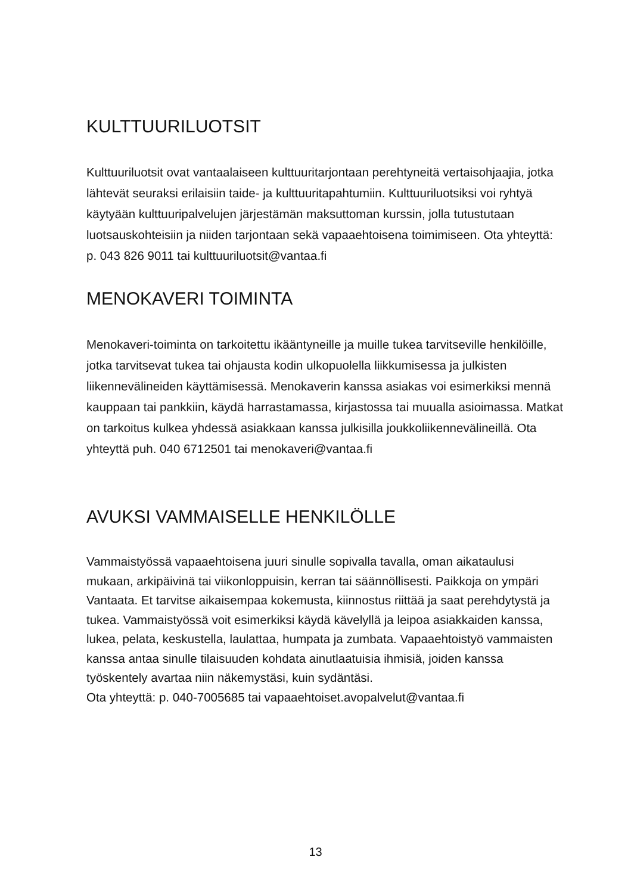KULTTUURILUOTSIT
Kulttuuriluotsit ovat vantaalaiseen kulttuuritarjontaan perehtyneitä vertaisohjaajia, jotka lähtevät seuraksi erilaisiin taide- ja kulttuuritapahtumiin. Kulttuuriluotsiksi voi ryhtyä käytyään kulttuuripalvelujen järjestämän maksuttoman kurssin, jolla tutustutaan luotsauskohteisiin ja niiden tarjontaan sekä vapaaehtoisena toimimiseen. Ota yhteyttä: p. 043 826 9011 tai kulttuuriluotsit@vantaa.fi
MENOKAVERI TOIMINTA
Menokaveri-toiminta on tarkoitettu ikääntyneille ja muille tukea tarvitseville henkilöille, jotka tarvitsevat tukea tai ohjausta kodin ulkopuolella liikkumisessa ja julkisten liikennevälineiden käyttämisessä. Menokaverin kanssa asiakas voi esimerkiksi mennä kauppaan tai pankkiin, käydä harrastamassa, kirjastossa tai muualla asioimassa. Matkat on tarkoitus kulkea yhdessä asiakkaan kanssa julkisilla joukkoliikennevälineillä. Ota yhteyttä puh. 040 6712501 tai menokaveri@vantaa.fi
AVUKSI VAMMAISELLE HENKILÖLLE
Vammaistyössä vapaaehtoisena juuri sinulle sopivalla tavalla, oman aikataulusi mukaan, arkipäivinä tai viikonloppuisin, kerran tai säännöllisesti. Paikkoja on ympäri Vantaata. Et tarvitse aikaisempaa kokemusta, kiinnostus riittää ja saat perehdytystä ja tukea. Vammaistyössä voit esimerkiksi käydä kävelyllä ja leipoa asiakkaiden kanssa, lukea, pelata, keskustella, laulattaa, humpata ja zumbata. Vapaaehtoistyö vammaisten kanssa antaa sinulle tilaisuuden kohdata ainutlaatuisia ihmisiä, joiden kanssa työskentely avartaa niin näkemystäsi, kuin sydäntäsi.
Ota yhteyttä: p. 040-7005685 tai vapaaehtoiset.avopalvelut@vantaa.fi
13